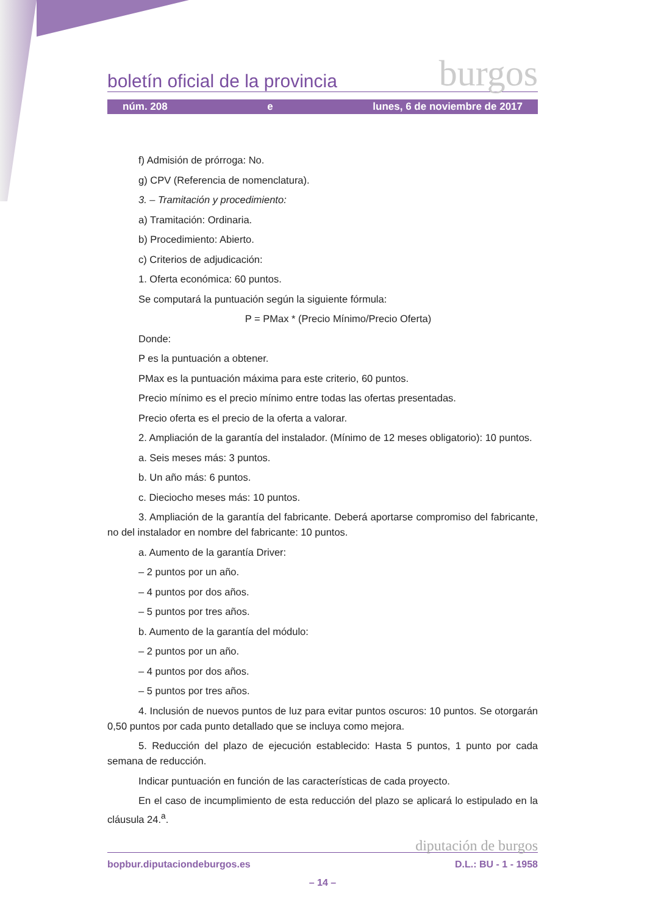boletín oficial de la provincia burgos
núm. 208 e lunes, 6 de noviembre de 2017
f) Admisión de prórroga: No.
g) CPV (Referencia de nomenclatura).
3. – Tramitación y procedimiento:
a) Tramitación: Ordinaria.
b) Procedimiento: Abierto.
c) Criterios de adjudicación:
1. Oferta económica: 60 puntos.
Se computará la puntuación según la siguiente fórmula:
P = PMax * (Precio Mínimo/Precio Oferta)
Donde:
P es la puntuación a obtener.
PMax es la puntuación máxima para este criterio, 60 puntos.
Precio mínimo es el precio mínimo entre todas las ofertas presentadas.
Precio oferta es el precio de la oferta a valorar.
2. Ampliación de la garantía del instalador. (Mínimo de 12 meses obligatorio): 10 puntos.
a. Seis meses más: 3 puntos.
b. Un año más: 6 puntos.
c. Dieciocho meses más: 10 puntos.
3. Ampliación de la garantía del fabricante. Deberá aportarse compromiso del fabricante, no del instalador en nombre del fabricante: 10 puntos.
a. Aumento de la garantía Driver:
– 2 puntos por un año.
– 4 puntos por dos años.
– 5 puntos por tres años.
b. Aumento de la garantía del módulo:
– 2 puntos por un año.
– 4 puntos por dos años.
– 5 puntos por tres años.
4. Inclusión de nuevos puntos de luz para evitar puntos oscuros: 10 puntos. Se otorgarán 0,50 puntos por cada punto detallado que se incluya como mejora.
5. Reducción del plazo de ejecución establecido: Hasta 5 puntos, 1 punto por cada semana de reducción.
Indicar puntuación en función de las características de cada proyecto.
En el caso de incumplimiento de esta reducción del plazo se aplicará lo estipulado en la cláusula 24.<sup>a</sup>.
diputación de burgos
bopbur.diputaciondeburgos.es D.L.: BU - 1 - 1958
– 14 –